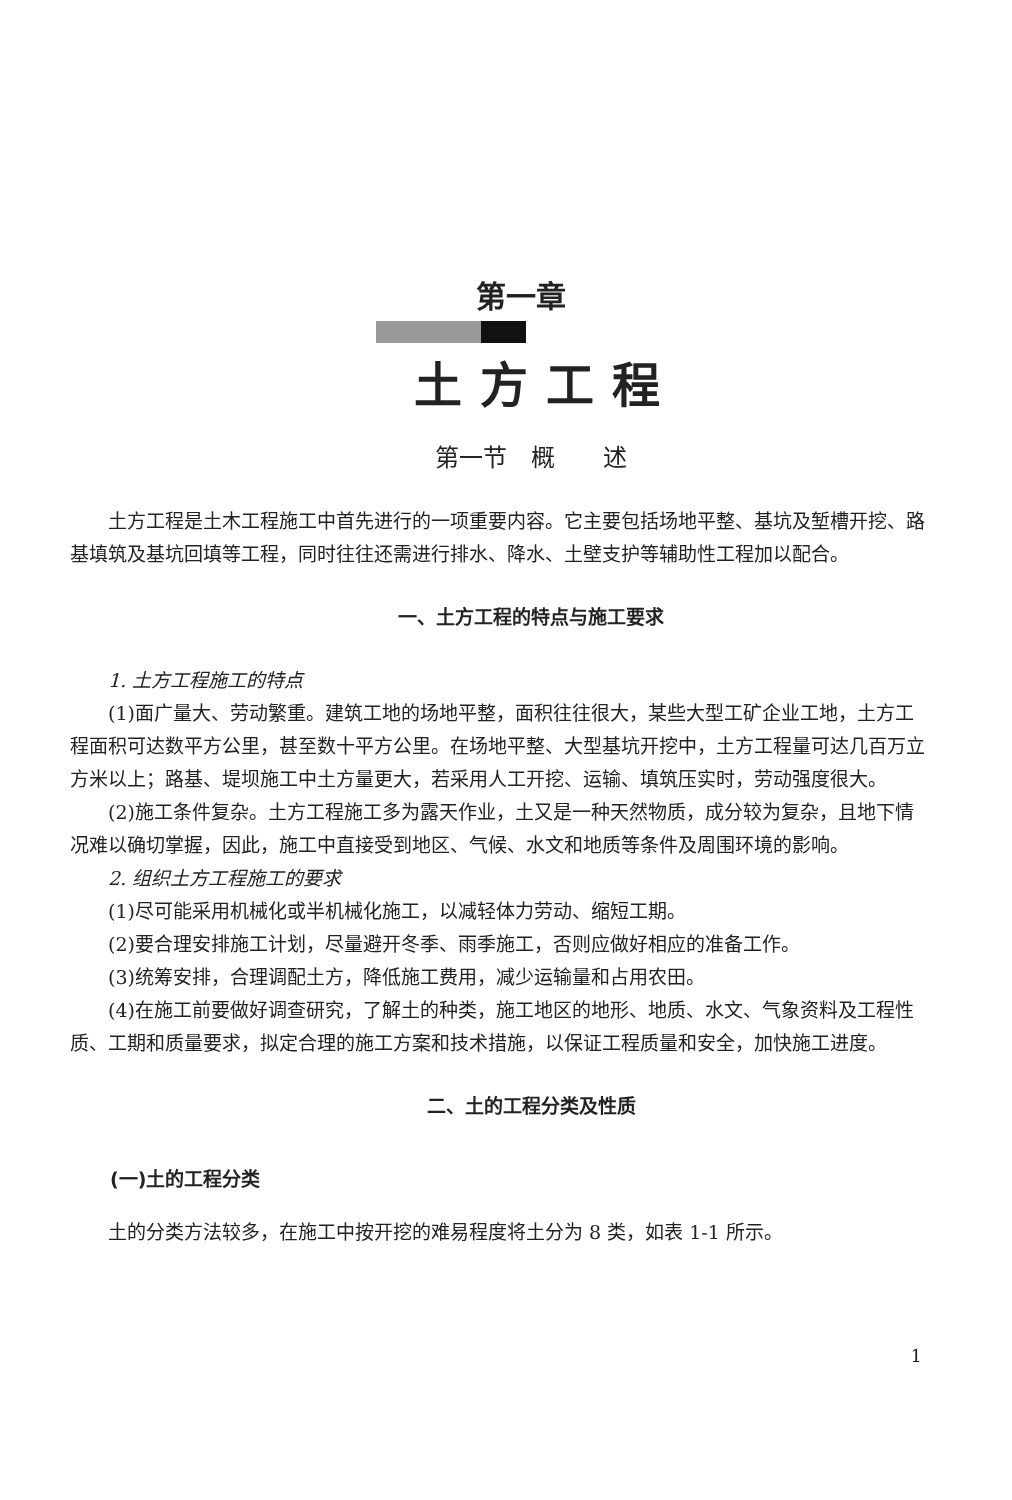第一章
土方工程
第一节　概　　述
土方工程是土木工程施工中首先进行的一项重要内容。它主要包括场地平整、基坑及堑槽开挖、路基填筑及基坑回填等工程，同时往往还需进行排水、降水、土壁支护等辅助性工程加以配合。
一、土方工程的特点与施工要求
1. 土方工程施工的特点
(1)面广量大、劳动繁重。建筑工地的场地平整，面积往往很大，某些大型工矿企业工地，土方工程面积可达数平方公里，甚至数十平方公里。在场地平整、大型基坑开挖中，土方工程量可达几百万立方米以上；路基、堤坝施工中土方量更大，若采用人工开挖、运输、填筑压实时，劳动强度很大。
(2)施工条件复杂。土方工程施工多为露天作业，土又是一种天然物质，成分较为复杂，且地下情况难以确切掌握，因此，施工中直接受到地区、气候、水文和地质等条件及周围环境的影响。
2. 组织土方工程施工的要求
(1)尽可能采用机械化或半机械化施工，以减轻体力劳动、缩短工期。
(2)要合理安排施工计划，尽量避开冬季、雨季施工，否则应做好相应的准备工作。
(3)统筹安排，合理调配土方，降低施工费用，减少运输量和占用农田。
(4)在施工前要做好调查研究，了解土的种类，施工地区的地形、地质、水文、气象资料及工程性质、工期和质量要求，拟定合理的施工方案和技术措施，以保证工程质量和安全，加快施工进度。
二、土的工程分类及性质
(一)土的工程分类
土的分类方法较多，在施工中按开挖的难易程度将土分为 8 类，如表 1-1 所示。
1